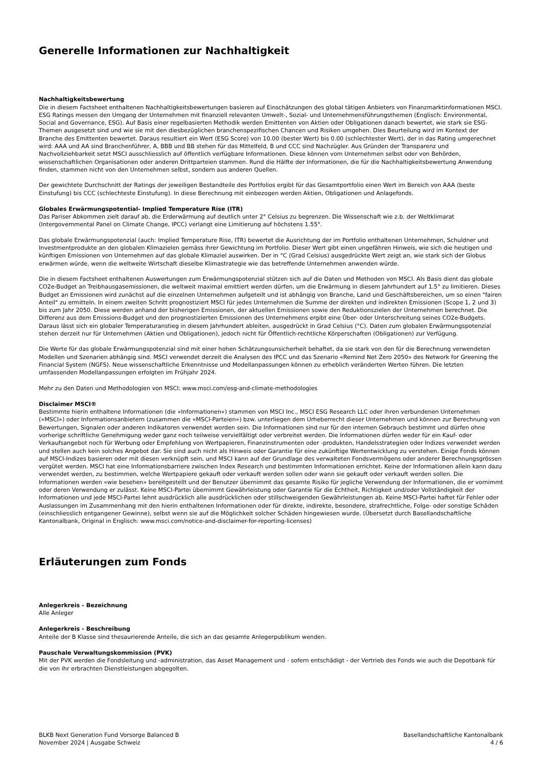Generelle Informationen zur Nachhaltigkeit
Nachhaltigkeitsbewertung
Die in diesem Factsheet enthaltenen Nachhaltigkeitsbewertungen basieren auf Einschätzungen des global tätigen Anbieters von Finanzmarktinformationen MSCI. ESG Ratings messen den Umgang der Unternehmen mit finanziell relevanten Umwelt-, Sozial- und Unternehmensführungsthemen (Englisch: Environmental, Social and Governance, ESG). Auf Basis einer regelbasierten Methodik werden Emittenten von Aktien oder Obligationen danach bewertet, wie stark sie ESG-Themen ausgesetzt sind und wie sie mit den diesbezüglichen branchenspezifischen Chancen und Risiken umgehen. Dies Beurteilung wird im Kontext der Branche des Emittenten bewertet. Daraus resultiert ein Wert (ESG Score) von 10.00 (bester Wert) bis 0.00 (schlechtester Wert), der in das Rating umgerechnet wird: AAA und AA sind Branchenführer, A, BBB und BB stehen für das Mittelfeld, B und CCC sind Nachzügler. Aus Gründen der Transparenz und Nachvollziehbarkeit setzt MSCI ausschliesslich auf öffentlich verfügbare Informationen. Diese können vom Unternehmen selbst oder von Behörden, wissenschaftlichen Organisationen oder anderen Drittparteien stammen. Rund die Hälfte der Informationen, die für die Nachhaltigkeitsbewertung Anwendung finden, stammen nicht von den Unternehmen selbst, sondern aus anderen Quellen.
Der gewichtete Durchschnitt der Ratings der jeweiligen Bestandteile des Portfolios ergibt für das Gesamtportfolio einen Wert im Bereich von AAA (beste Einstufung) bis CCC (schlechteste Einstufung). In diese Berechnung mit einbezogen werden Aktien, Obligationen und Anlagefonds.
Globales Erwärmungspotential- Implied Temperature Rise (ITR)
Das Pariser Abkommen zielt darauf ab, die Erderwärmung auf deutlich unter 2° Celsius zu begrenzen. Die Wissenschaft wie z.b. der Weltklimarat (Intergovernmental Panel on Climate Change, IPCC) verlangt eine Limitierung auf höchstens 1.55°.
Das globale Erwärmungspotenzial (auch: Implied Temperature Rise, ITR) bewertet die Ausrichtung der im Portfolio enthaltenen Unternehmen, Schuldner und Investmentprodukte an den globalen Klimazielen gemäss ihrer Gewichtung im Portfolio. Dieser Wert gibt einen ungefähren Hinweis, wie sich die heutigen und künftigen Emissionen von Unternehmen auf das globale Klimaziel auswirken. Der in °C (Grad Celsius) ausgedrückte Wert zeigt an, wie stark sich der Globus erwärmen würde, wenn die weltweite Wirtschaft dieselbe Klimastrategie wie das betreffende Unternehmen anwenden würde.
Die in diesem Factsheet enthaltenen Auswertungen zum Erwärmungspotenzial stützen sich auf die Daten und Methoden von MSCI. Als Basis dient das globale CO2e-Budget an Treibhausgasemissionen, die weltweit maximal emittiert werden dürfen, um die Erwärmung in diesem Jahrhundert auf 1.5° zu limitieren. Dieses Budget an Emissionen wird zunächst auf die einzelnen Unternehmen aufgeteilt und ist abhängig von Branche, Land und Geschäftsbereichen, um so einen "fairen Anteil" zu ermitteln. In einem zweiten Schritt prognostiziert MSCI für jedes Unternehmen die Summe der direkten und indirekten Emissionen (Scope 1, 2 und 3) bis zum Jahr 2050. Diese werden anhand der bisherigen Emissionen, der aktuellen Emissionen sowie den Reduktionszielen der Unternehmen berechnet. Die Differenz aus dem Emissions-Budget und den prognostizierten Emissionen des Unternehmens ergibt eine Über- oder Unterschreitung seines CO2e-Budgets. Daraus lässt sich ein globaler Temperaturanstieg in diesem Jahrhundert ableiten, ausgedrückt in Grad Celsius (°C). Daten zum globalen Erwärmungspotenzial stehen derzeit nur für Unternehmen (Aktien und Obligationen), jedoch nicht für Öffentlich-rechtliche Körperschaften (Obligationen) zur Verfügung.
Die Werte für das globale Erwärmungspotenzial sind mit einer hohen Schätzungsunsicherheit behaftet, da sie stark von den für die Berechnung verwendeten Modellen und Szenarien abhängig sind. MSCI verwendet derzeit die Analysen des IPCC und das Szenario «Remind Net Zero 2050» des Network for Greening the Financial System (NGFS). Neue wissenschaftliche Erkenntnisse und Modellanpassungen können zu erheblich veränderten Werten führen. Die letzten umfassenden Modellanpassungen erfolgten im Frühjahr 2024.
Mehr zu den Daten und Methodologien von MSCI: www.msci.com/esg-and-climate-methodologies
Disclaimer MSCI®
Bestimmte hierin enthaltene Informationen (die «Informationen») stammen von MSCI Inc., MSCI ESG Research LLC oder ihren verbundenen Unternehmen («MSCI») oder Informationsanbietern (zusammen die «MSCI-Parteien») bzw. unterliegen dem Urheberrecht dieser Unternehmen und können zur Berechnung von Bewertungen, Signalen oder anderen Indikatoren verwendet worden sein. Die Informationen sind nur für den internen Gebrauch bestimmt und dürfen ohne vorherige schriftliche Genehmigung weder ganz noch teilweise vervielfältigt oder verbreitet werden. Die Informationen dürfen weder für ein Kauf- oder Verkaufsangebot noch für Werbung oder Empfehlung von Wertpapieren, Finanzinstrumenten oder -produkten, Handelsstrategien oder Indizes verwendet werden und stellen auch kein solches Angebot dar. Sie sind auch nicht als Hinweis oder Garantie für eine zukünftige Wertentwicklung zu verstehen. Einige Fonds können auf MSCI-Indizes basieren oder mit diesen verknüpft sein, und MSCI kann auf der Grundlage des verwalteten Fondsvermögens oder anderer Berechnungsgrössen vergütet werden. MSCI hat eine Informationsbarriere zwischen Index Research und bestimmten Informationen errichtet. Keine der Informationen allein kann dazu verwendet werden, zu bestimmen, welche Wertpapiere gekauft oder verkauft werden sollen oder wann sie gekauft oder verkauft werden sollen. Die Informationen werden «wie besehen» bereitgestellt und der Benutzer übernimmt das gesamte Risiko für jegliche Verwendung der Informationen, die er vornimmt oder deren Verwendung er zulässt. Keine MSCI-Partei übernimmt Gewährleistung oder Garantie für die Echtheit, Richtigkeit und/oder Vollständigkeit der Informationen und jede MSCI-Partei lehnt ausdrücklich alle ausdrücklichen oder stillschweigenden Gewährleistungen ab. Keine MSCI-Partei haftet für Fehler oder Auslassungen im Zusammenhang mit den hierin enthaltenen Informationen oder für direkte, indirekte, besondere, strafrechtliche, Folge- oder sonstige Schäden (einschliesslich entgangener Gewinne), selbst wenn sie auf die Möglichkeit solcher Schäden hingewiesen wurde. (Übersetzt durch Basellandschaftliche Kantonalbank, Original in Englisch: www.msci.com/notice-and-disclaimer-for-reporting-licenses)
Erläuterungen zum Fonds
Anlegerkreis - Bezeichnung
Alle Anleger
Anlegerkreis - Beschreibung
Anteile der B Klasse sind thesaurierende Anteile, die sich an das gesamte Anlegerpublikum wenden.
Pauschale Verwaltungskommission (PVK)
Mit der PVK werden die Fondsleitung und -administration, das Asset Management und - sofern entschädigt - der Vertrieb des Fonds wie auch die Depotbank für die von ihr erbrachten Dienstleistungen abgegolten.
BLKB Next Generation Fund Vorsorge Balanced B
November 2024 | Ausgabe Schweiz
Basellandschaftliche Kantonalbank
4 / 6